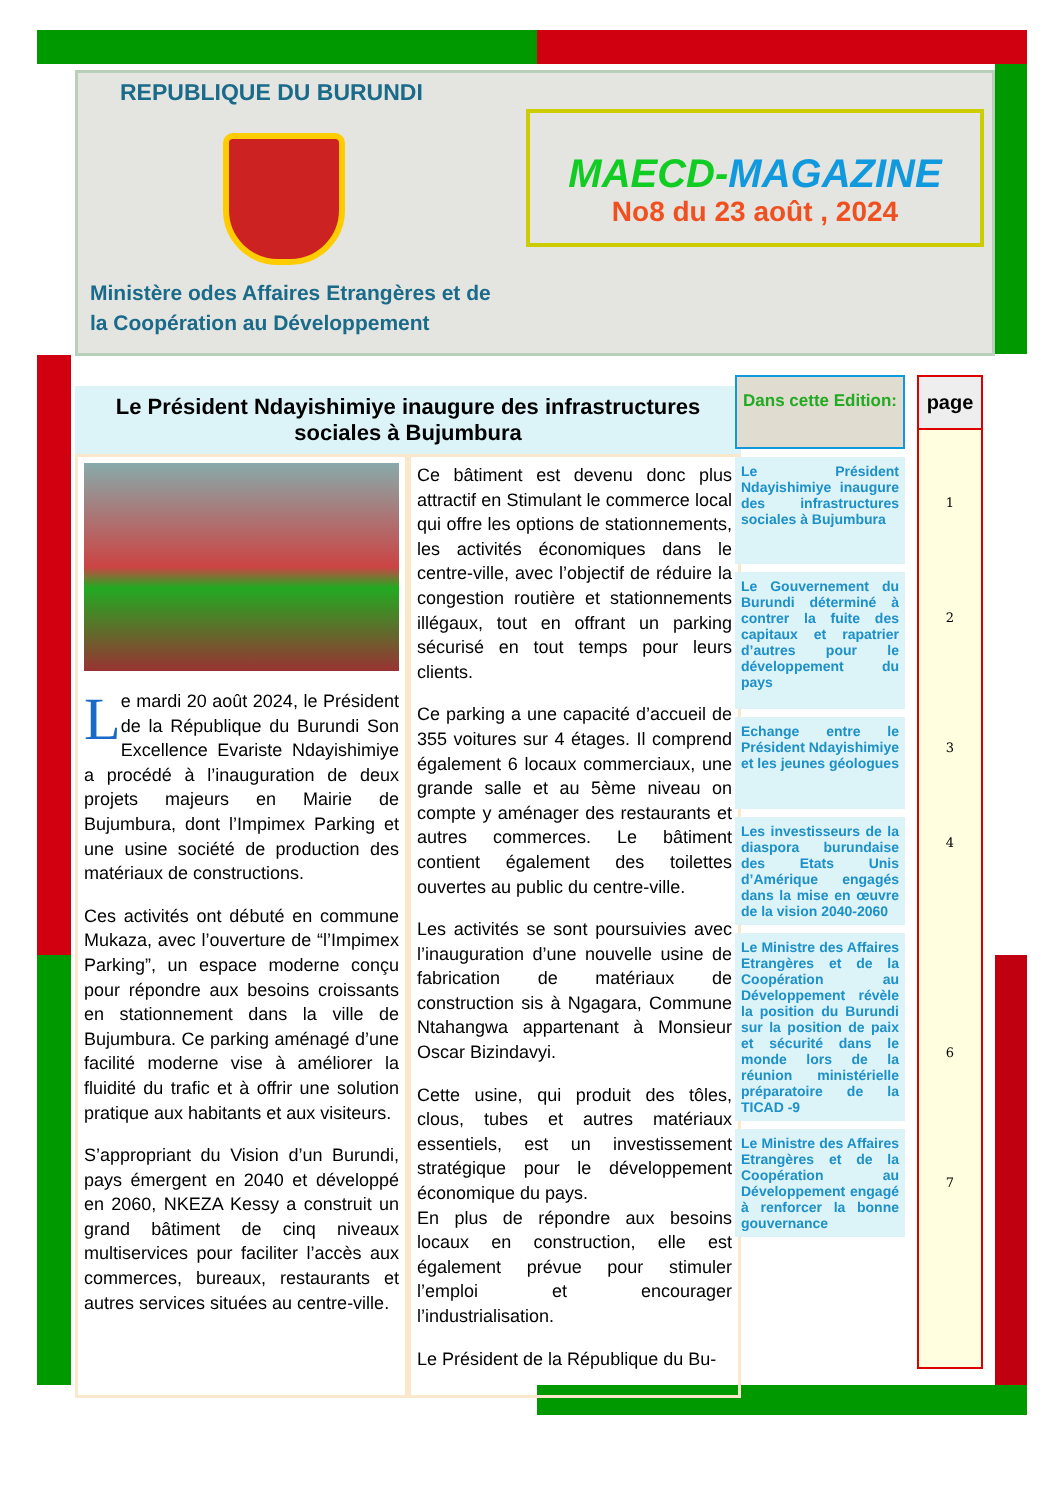REPUBLIQUE DU BURUNDI
Ministère odes Affaires Etrangères et de
la Coopération au Développement
MAECD-MAGAZINE
No8 du 23 août , 2024
Le Président Ndayishimiye inaugure des infrastructures sociales à Bujumbura
Le mardi 20 août 2024, le Président de la République du Burundi Son Excellence Evariste Ndayishimiye a procédé à l’inauguration de deux projets majeurs en Mairie de Bujumbura, dont l’Impimex Parking et une usine société de production des matériaux de constructions.
Ces activités ont débuté en commune Mukaza, avec l’ouverture de “l’Impimex Parking”, un espace moderne conçu pour répondre aux besoins croissants en stationnement dans la ville de Bujumbura. Ce parking aménagé d’une facilité moderne vise à améliorer la fluidité du trafic et à offrir une solution pratique aux habitants et aux visiteurs.
S’appropriant du Vision d’un Burundi, pays émergent en 2040 et développé en 2060, NKEZA Kessy a construit un grand bâtiment de cinq niveaux multiservices pour faciliter l’accès aux commerces, bureaux, restaurants et autres services situées au centre-ville.
Ce bâtiment est devenu donc plus attractif en Stimulant le commerce local qui offre les options de stationnements, les activités économiques dans le centre-ville, avec l’objectif de réduire la congestion routière et stationnements illégaux, tout en offrant un parking sécurisé en tout temps pour leurs clients.
Ce parking a une capacité d’accueil de 355 voitures sur 4 étages. Il comprend également 6 locaux commerciaux, une grande salle et au 5ème niveau on compte y aménager des restaurants et autres commerces. Le bâtiment contient également des toilettes ouvertes au public du centre-ville.
Les activités se sont poursuivies avec l’inauguration d’une nouvelle usine de fabrication de matériaux de construction sis à Ngagara, Commune Ntahangwa appartenant à Monsieur Oscar Bizindavyi.
Cette usine, qui produit des tôles, clous, tubes et autres matériaux essentiels, est un investissement stratégique pour le développement économique du pays.
En plus de répondre aux besoins locaux en construction, elle est également prévue pour stimuler l’emploi et encourager l’industrialisation.
Le Président de la République du Bu-
Dans cette Edition:
Le Président Ndayishimiye inaugure des infrastructures sociales à Bujumbura
Le Gouvernement du Burundi déterminé à contrer la fuite des capitaux et rapatrier d’autres pour le développement du pays
Echange entre le Président Ndayishimiye et les jeunes géologues
Les investisseurs de la diaspora burundaise des Etats Unis d’Amérique engagés dans la mise en œuvre de la vision 2040-2060
Le Ministre des Affaires Etrangères et de la Coopération au Développement révèle la position du Burundi sur la position de paix et sécurité dans le monde lors de la réunion ministérielle préparatoire de la TICAD -9
Le Ministre des Affaires Etrangères et de la Coopération au Développement engagé à renforcer la bonne gouvernance
page
1
2
3
4
6
7